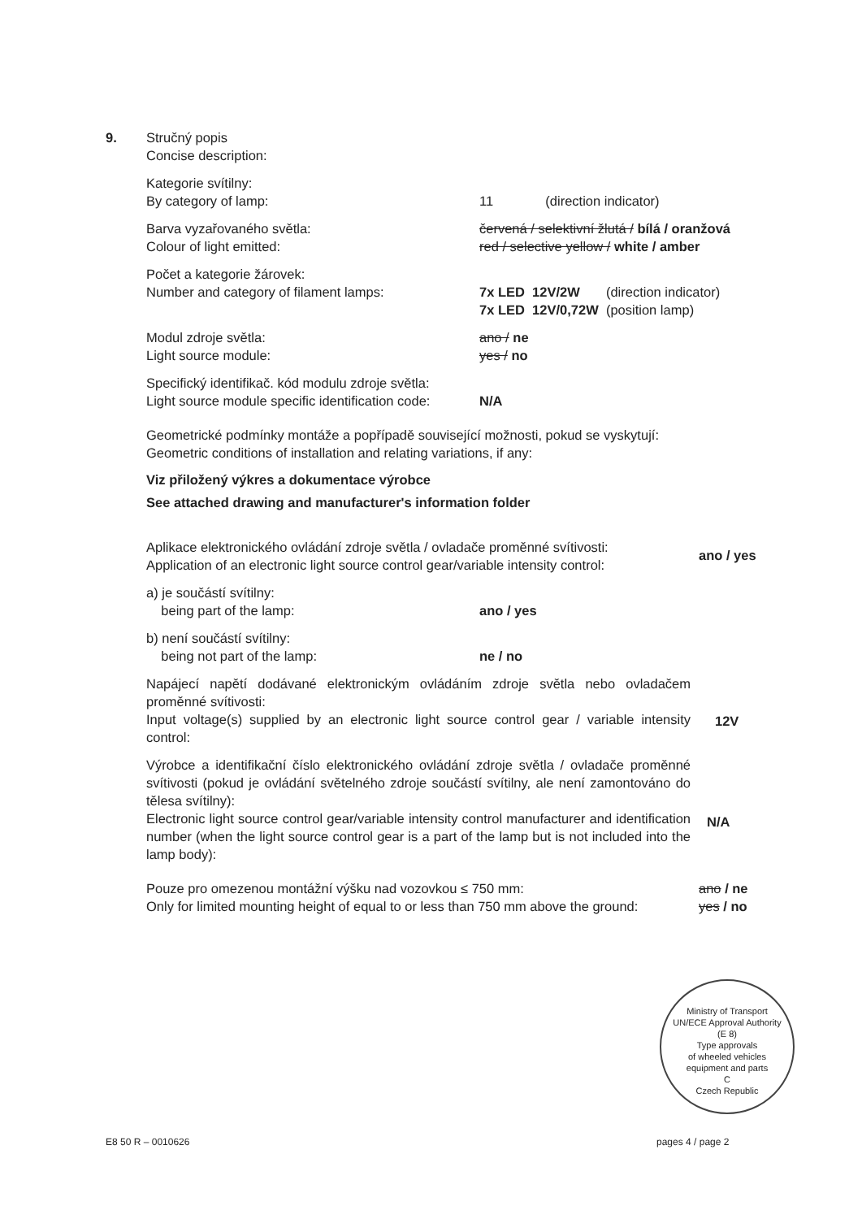9. Stručný popis
Concise description:
Kategorie svítilny:
By category of lamp:
11 (direction indicator)
Barva vyzařovaného světla:
Colour of light emitted:
červená / selektivní žlutá / bílá / oranžová
red / selective yellow / white / amber
Počet a kategorie žárovek:
Number and category of filament lamps:
7x LED 12V/2W (direction indicator)
7x LED 12V/0,72W (position lamp)
Modul zdroje světla:
Light source module:
ano / ne
yes / no
Specifický identifikač. kód modulu zdroje světla:
Light source module specific identification code:
N/A
Geometrické podmínky montáže a popřípadě související možnosti, pokud se vyskytují:
Geometric conditions of installation and relating variations, if any:
Viz přiložený výkres a dokumentace výrobce
See attached drawing and manufacturer's information folder
Aplikace elektronického ovládání zdroje světla / ovladače proměnné svítivosti:
Application of an electronic light source control gear/variable intensity control:
ano / yes
a) je součástí svítilny:
being part of the lamp:
ano / yes
b) není součástí svítilny:
being not part of the lamp:
ne / no
Napájecí napětí dodávané elektronickým ovládáním zdroje světla nebo ovladačem proměnné svítivosti:
Input voltage(s) supplied by an electronic light source control gear / variable intensity control:
12V
Výrobce a identifikační číslo elektronického ovládání zdroje světla / ovladače proměnné svítivosti (pokud je ovládání světelného zdroje součástí svítilny, ale není zamontováno do tělesa svítilny):
Electronic light source control gear/variable intensity control manufacturer and identification number (when the light source control gear is a part of the lamp but is not included into the lamp body):
N/A
Pouze pro omezenou montážní výšku nad vozovkou ≤ 750 mm:
Only for limited mounting height of equal to or less than 750 mm above the ground:
ano / ne
yes / no
Ministry of Transport
UN/ECE Approval Authority
(E 8)
Type approvals
of wheeled vehicles
equipment and parts
C
Czech Republic
E8 50 R – 0010626 pages 4 / page 2